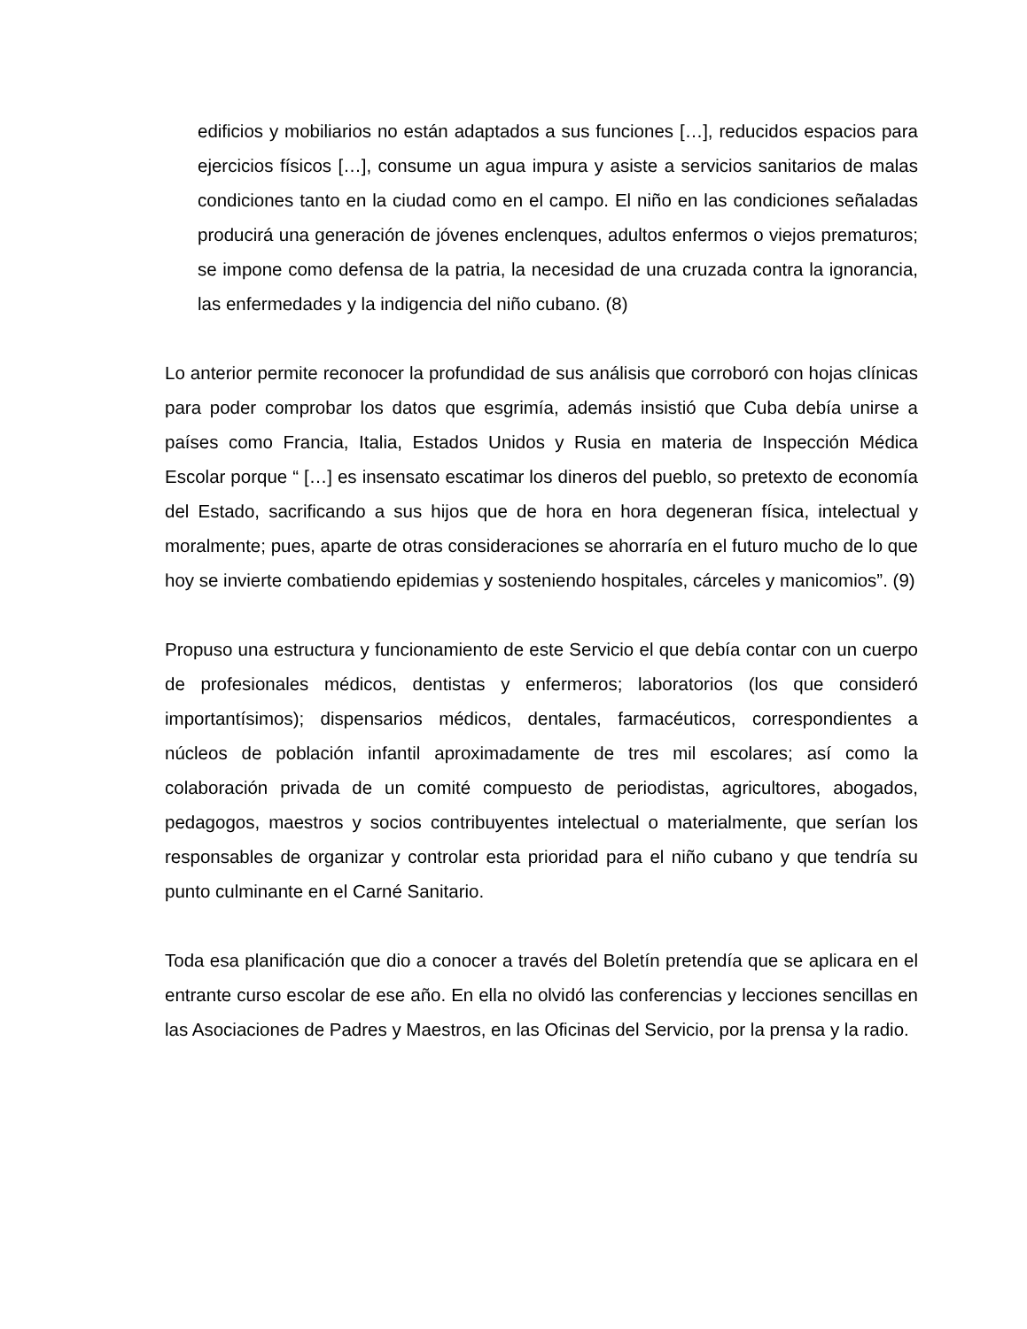edificios y mobiliarios no están adaptados a sus funciones […], reducidos espacios para ejercicios físicos […], consume un agua impura y asiste a servicios sanitarios de malas condiciones tanto en la ciudad como en el campo. El niño en las condiciones señaladas producirá una generación de jóvenes enclenques, adultos enfermos o viejos prematuros; se impone como defensa de la patria, la necesidad de una cruzada contra la ignorancia, las enfermedades y la indigencia del niño cubano. (8)
Lo anterior permite reconocer la profundidad de sus análisis que corroboró con hojas clínicas para poder comprobar los datos que esgrimía, además insistió que Cuba debía unirse a países como Francia, Italia, Estados Unidos y Rusia en materia de Inspección Médica Escolar porque “ […] es insensato escatimar los dineros del pueblo, so pretexto de economía del Estado, sacrificando a sus hijos que de hora en hora degeneran física, intelectual y moralmente; pues, aparte de otras consideraciones se ahorraría en el futuro mucho de lo que hoy se invierte combatiendo epidemias y sosteniendo hospitales, cárceles y manicomios”. (9)
Propuso una estructura y funcionamiento de este Servicio el que debía contar con un cuerpo de profesionales médicos, dentistas y enfermeros; laboratorios (los que consideró importantísimos); dispensarios médicos, dentales, farmacéuticos, correspondientes a núcleos de población infantil aproximadamente de tres mil escolares; así como la colaboración privada de un comité compuesto de periodistas, agricultores, abogados, pedagogos, maestros y socios contribuyentes intelectual o materialmente, que serían los responsables de organizar y controlar esta prioridad para el niño cubano y que tendría su punto culminante en el Carné Sanitario.
Toda esa planificación que dio a conocer a través del Boletín pretendía que se aplicara en el entrante curso escolar de ese año. En ella no olvidó las conferencias y lecciones sencillas en las Asociaciones de Padres y Maestros, en las Oficinas del Servicio, por la prensa y la radio.